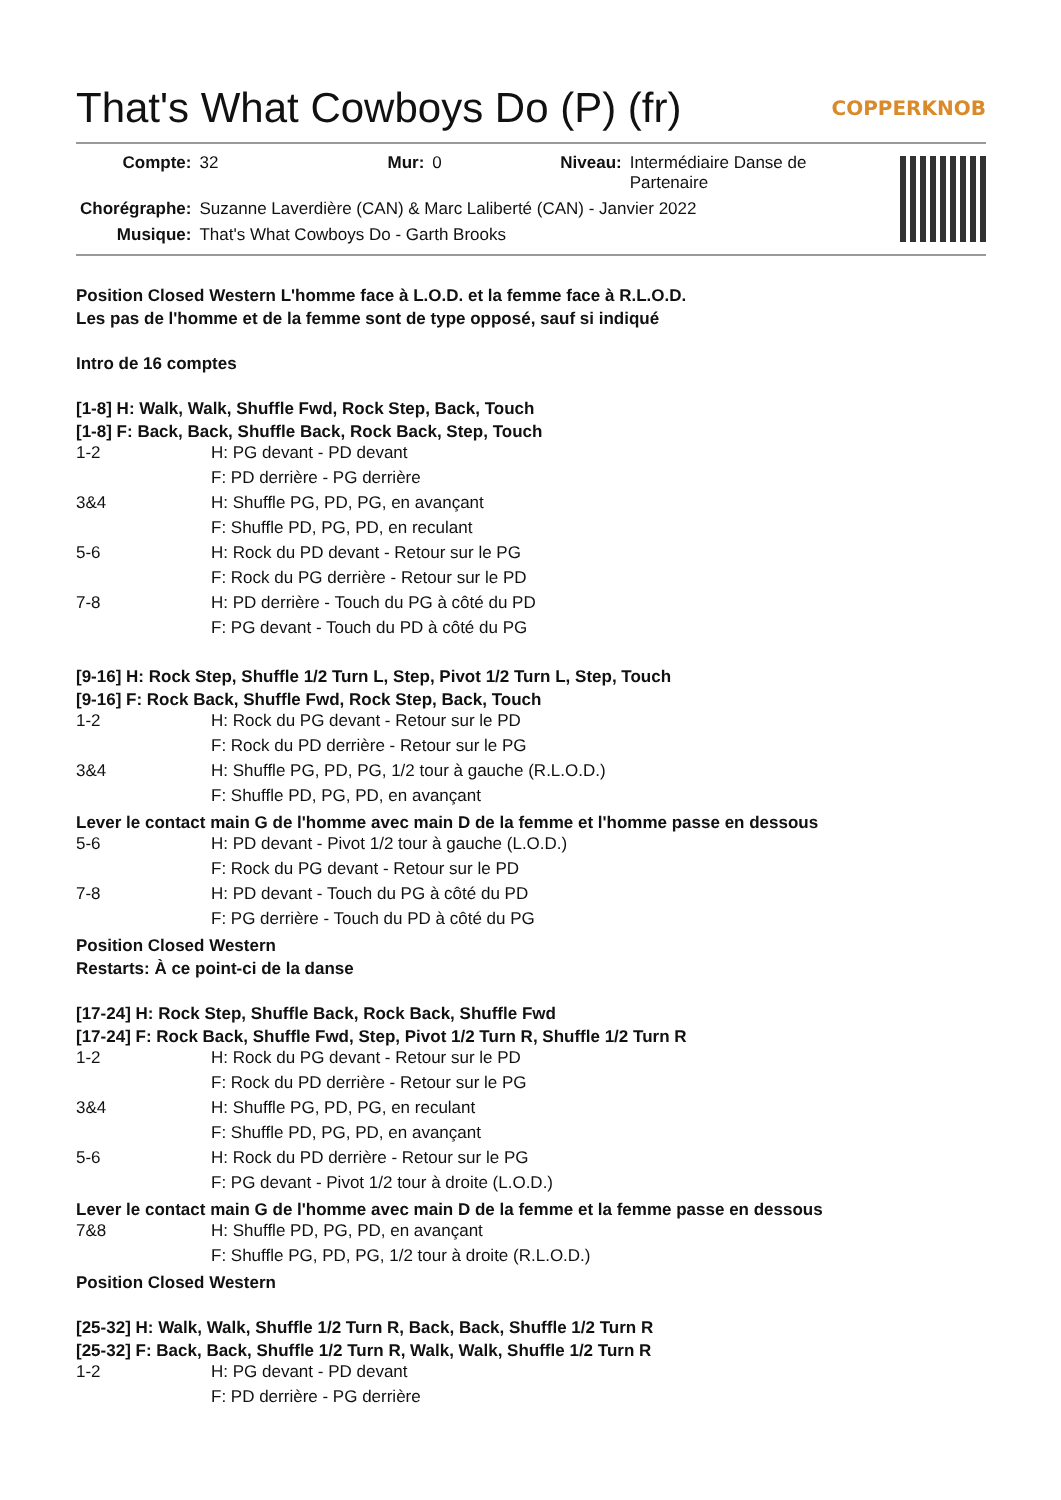That's What Cowboys Do (P) (fr) COPPERKNOB
| Compte: | 32 | Mur: | 0 | Niveau: | Intermédiaire Danse de Partenaire |
| Chorégraphe: | Suzanne Laverdière (CAN) & Marc Laliberté (CAN) - Janvier 2022 | | | | |
| Musique: | That's What Cowboys Do - Garth Brooks | | | | |
Position Closed Western L'homme face à L.O.D. et la femme face à R.L.O.D.
Les pas de l'homme et de la femme sont de type opposé, sauf si indiqué
Intro de 16 comptes
[1-8] H: Walk, Walk, Shuffle Fwd, Rock Step, Back, Touch
[1-8] F: Back, Back, Shuffle Back, Rock Back, Step, Touch
| 1-2 | H: PG devant - PD devant |
| | F: PD derrière - PG derrière |
| 3&4 | H: Shuffle PG, PD, PG, en avançant |
| | F: Shuffle PD, PG, PD, en reculant |
| 5-6 | H: Rock du PD devant - Retour sur le PG |
| | F: Rock du PG derrière - Retour sur le PD |
| 7-8 | H: PD derrière - Touch du PG à côté du PD |
| | F: PG devant - Touch du PD à côté du PG |
[9-16] H: Rock Step, Shuffle 1/2 Turn L, Step, Pivot 1/2 Turn L, Step, Touch
[9-16] F: Rock Back, Shuffle Fwd, Rock Step, Back, Touch
| 1-2 | H: Rock du PG devant - Retour sur le PD |
| | F: Rock du PD derrière - Retour sur le PG |
| 3&4 | H: Shuffle PG, PD, PG, 1/2 tour à gauche (R.L.O.D.) |
| | F: Shuffle PD, PG, PD, en avançant |
Lever le contact main G de l'homme avec main D de la femme et l'homme passe en dessous
| 5-6 | H: PD devant - Pivot 1/2 tour à gauche (L.O.D.) |
| | F: Rock du PG devant - Retour sur le PD |
| 7-8 | H: PD devant - Touch du PG à côté du PD |
| | F: PG derrière - Touch du PD à côté du PG |
Position Closed Western
Restarts: À ce point-ci de la danse
[17-24] H: Rock Step, Shuffle Back, Rock Back, Shuffle Fwd
[17-24] F: Rock Back, Shuffle Fwd, Step, Pivot 1/2 Turn R, Shuffle 1/2 Turn R
| 1-2 | H: Rock du PG devant - Retour sur le PD |
| | F: Rock du PD derrière - Retour sur le PG |
| 3&4 | H: Shuffle PG, PD, PG, en reculant |
| | F: Shuffle PD, PG, PD, en avançant |
| 5-6 | H: Rock du PD derrière - Retour sur le PG |
| | F: PG devant - Pivot 1/2 tour à droite (L.O.D.) |
Lever le contact main G de l'homme avec main D de la femme et la femme passe en dessous
| 7&8 | H: Shuffle PD, PG, PD, en avançant |
| | F: Shuffle PG, PD, PG, 1/2 tour à droite (R.L.O.D.) |
Position Closed Western
[25-32] H: Walk, Walk, Shuffle 1/2 Turn R, Back, Back, Shuffle 1/2 Turn R
[25-32] F: Back, Back, Shuffle 1/2 Turn R, Walk, Walk, Shuffle 1/2 Turn R
| 1-2 | H: PG devant - PD devant |
| | F: PD derrière - PG derrière |